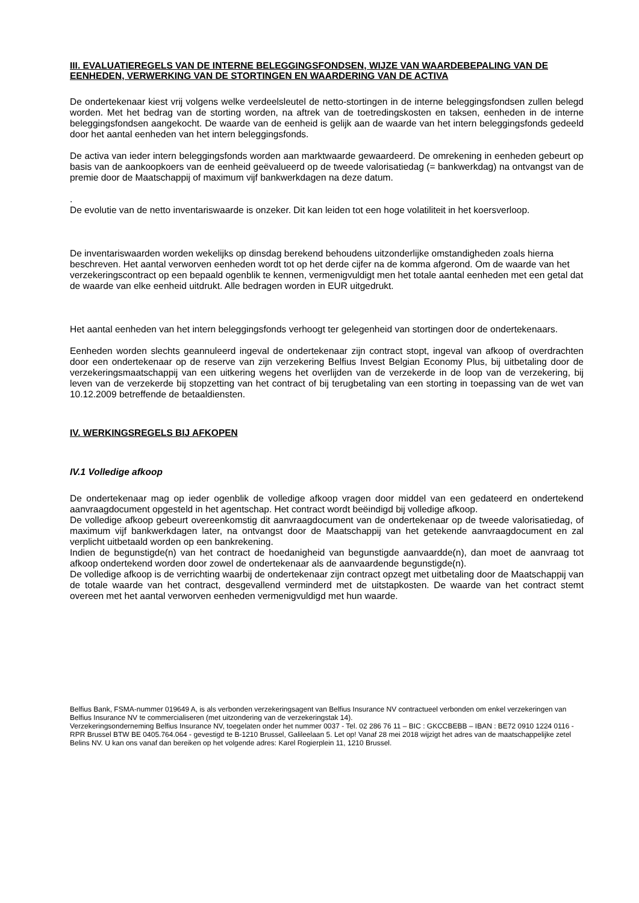III. EVALUATIEREGELS VAN DE INTERNE BELEGGINGSFONDSEN, WIJZE VAN WAARDEBEPALING VAN DE EENHEDEN, VERWERKING VAN DE STORTINGEN EN WAARDERING VAN DE ACTIVA
De ondertekenaar kiest vrij volgens welke verdeelsleutel de netto-stortingen in de interne beleggingsfondsen zullen belegd worden. Met het bedrag van de storting worden, na aftrek van de toetredingskosten en taksen, eenheden in de interne beleggingsfondsen aangekocht. De waarde van de eenheid is gelijk aan de waarde van het intern beleggingsfonds gedeeld door het aantal eenheden van het intern beleggingsfonds.
De activa van ieder intern beleggingsfonds worden aan marktwaarde gewaardeerd. De omrekening in eenheden gebeurt op basis van de aankoopkoers van de eenheid geëvalueerd op de tweede valorisatiedag (= bankwerkdag) na ontvangst van de premie door de Maatschappij of maximum vijf bankwerkdagen na deze datum.
.
De evolutie van de netto inventariswaarde is onzeker. Dit kan leiden tot een hoge volatiliteit in het koersverloop.
De inventariswaarden worden wekelijks op dinsdag berekend behoudens uitzonderlijke omstandigheden zoals hierna beschreven. Het aantal verworven eenheden wordt tot op het derde cijfer na de komma afgerond. Om de waarde van het verzekeringscontract op een bepaald ogenblik te kennen, vermenigvuldigt men het totale aantal eenheden met een getal dat de waarde van elke eenheid uitdrukt. Alle bedragen worden in EUR uitgedrukt.
Het aantal eenheden van het intern beleggingsfonds verhoogt ter gelegenheid van stortingen door de ondertekenaars.
Eenheden worden slechts geannuleerd ingeval de ondertekenaar zijn contract stopt, ingeval van afkoop of overdrachten door een ondertekenaar op de reserve van zijn verzekering Belfius Invest Belgian Economy Plus, bij uitbetaling door de verzekeringsmaatschappij van een uitkering wegens het overlijden van de verzekerde in de loop van de verzekering, bij leven van de verzekerde bij stopzetting van het contract of bij terugbetaling van een storting in toepassing van de wet van 10.12.2009 betreffende de betaaldiensten.
IV. WERKINGSREGELS BIJ AFKOPEN
IV.1 Volledige afkoop
De ondertekenaar mag op ieder ogenblik de volledige afkoop vragen door middel van een gedateerd en ondertekend aanvraagdocument opgesteld in het agentschap. Het contract wordt beëindigd bij volledige afkoop.
De volledige afkoop gebeurt overeenkomstig dit aanvraagdocument van de ondertekenaar op de tweede valorisatiedag, of maximum vijf bankwerkdagen later, na ontvangst door de Maatschappij van het getekende aanvraagdocument en zal verplicht uitbetaald worden op een bankrekening.
Indien de begunstigde(n) van het contract de hoedanigheid van begunstigde aanvaardde(n), dan moet de aanvraag tot afkoop ondertekend worden door zowel de ondertekenaar als de aanvaardende begunstigde(n).
De volledige afkoop is de verrichting waarbij de ondertekenaar zijn contract opzegt met uitbetaling door de Maatschappij van de totale waarde van het contract, desgevallend verminderd met de uitstapkosten. De waarde van het contract stemt overeen met het aantal verworven eenheden vermenigvuldigd met hun waarde.
Belfius Bank, FSMA-nummer 019649 A, is als verbonden verzekeringsagent van Belfius Insurance NV contractueel verbonden om enkel verzekeringen van Belfius Insurance NV te commercialiseren (met uitzondering van de verzekeringstak 14).
Verzekeringsonderneming Belfius Insurance NV, toegelaten onder het nummer 0037 - Tel. 02 286 76 11 – BIC : GKCCBEBB – IBAN : BE72 0910 1224 0116 - RPR Brussel BTW BE 0405.764.064 - gevestigd te B-1210 Brussel, Galileelaan 5. Let op! Vanaf 28 mei 2018 wijzigt het adres van de maatschappelijke zetel Belins NV. U kan ons vanaf dan bereiken op het volgende adres: Karel Rogierplein 11, 1210 Brussel.